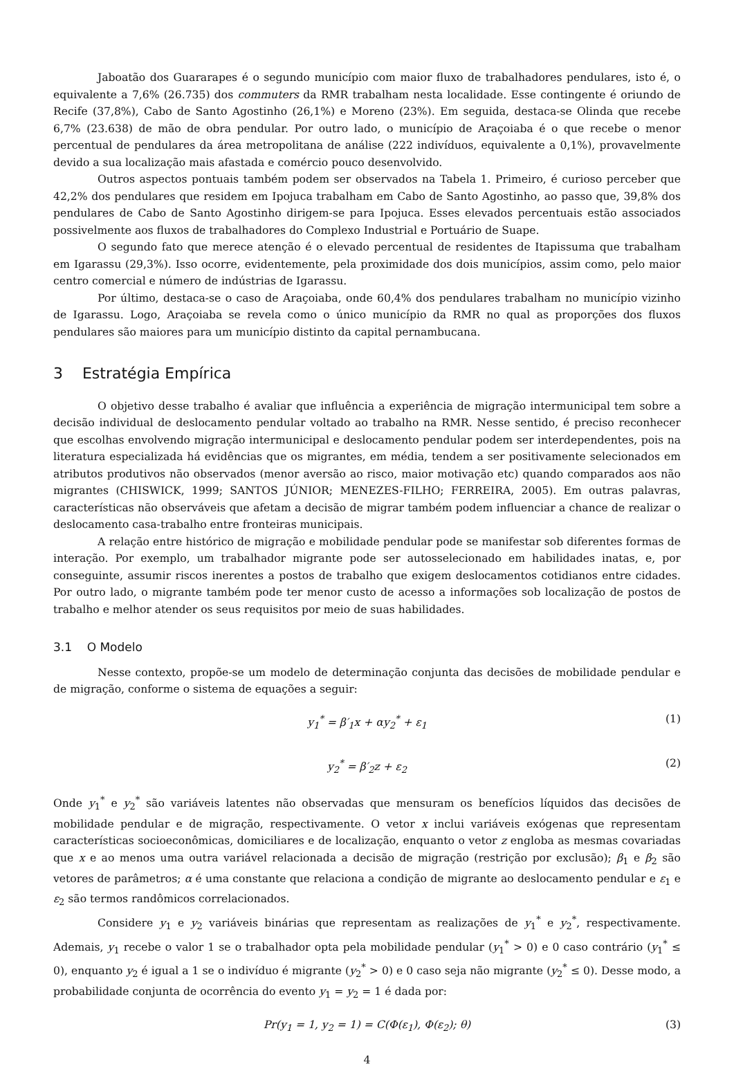Jaboatão dos Guararapes é o segundo município com maior fluxo de trabalhadores pendulares, isto é, o equivalente a 7,6% (26.735) dos commuters da RMR trabalham nesta localidade. Esse contingente é oriundo de Recife (37,8%), Cabo de Santo Agostinho (26,1%) e Moreno (23%). Em seguida, destaca-se Olinda que recebe 6,7% (23.638) de mão de obra pendular. Por outro lado, o município de Araçoiaba é o que recebe o menor percentual de pendulares da área metropolitana de análise (222 indivíduos, equivalente a 0,1%), provavelmente devido a sua localização mais afastada e comércio pouco desenvolvido.
Outros aspectos pontuais também podem ser observados na Tabela 1. Primeiro, é curioso perceber que 42,2% dos pendulares que residem em Ipojuca trabalham em Cabo de Santo Agostinho, ao passo que, 39,8% dos pendulares de Cabo de Santo Agostinho dirigem-se para Ipojuca. Esses elevados percentuais estão associados possivelmente aos fluxos de trabalhadores do Complexo Industrial e Portuário de Suape.
O segundo fato que merece atenção é o elevado percentual de residentes de Itapissuma que trabalham em Igarassu (29,3%). Isso ocorre, evidentemente, pela proximidade dos dois municípios, assim como, pelo maior centro comercial e número de indústrias de Igarassu.
Por último, destaca-se o caso de Araçoiaba, onde 60,4% dos pendulares trabalham no município vizinho de Igarassu. Logo, Araçoiaba se revela como o único município da RMR no qual as proporções dos fluxos pendulares são maiores para um município distinto da capital pernambucana.
3 Estratégia Empírica
O objetivo desse trabalho é avaliar que influência a experiência de migração intermunicipal tem sobre a decisão individual de deslocamento pendular voltado ao trabalho na RMR. Nesse sentido, é preciso reconhecer que escolhas envolvendo migração intermunicipal e deslocamento pendular podem ser interdependentes, pois na literatura especializada há evidências que os migrantes, em média, tendem a ser positivamente selecionados em atributos produtivos não observados (menor aversão ao risco, maior motivação etc) quando comparados aos não migrantes (CHISWICK, 1999; SANTOS JÚNIOR; MENEZES-FILHO; FERREIRA, 2005). Em outras palavras, características não observáveis que afetam a decisão de migrar também podem influenciar a chance de realizar o deslocamento casa-trabalho entre fronteiras municipais.
A relação entre histórico de migração e mobilidade pendular pode se manifestar sob diferentes formas de interação. Por exemplo, um trabalhador migrante pode ser autosselecionado em habilidades inatas, e, por conseguinte, assumir riscos inerentes a postos de trabalho que exigem deslocamentos cotidianos entre cidades. Por outro lado, o migrante também pode ter menor custo de acesso a informações sob localização de postos de trabalho e melhor atender os seus requisitos por meio de suas habilidades.
3.1 O Modelo
Nesse contexto, propõe-se um modelo de determinação conjunta das decisões de mobilidade pendular e de migração, conforme o sistema de equações a seguir:
y<sub>1</sub><sup>*</sup> = β′<sub>1</sub>x + αy<sub>2</sub><sup>*</sup> + ε<sub>1</sub> (1)
y<sub>2</sub><sup>*</sup> = β′<sub>2</sub>z + ε<sub>2</sub> (2)
Onde y<sub>1</sub><sup>*</sup> e y<sub>2</sub><sup>*</sup> são variáveis latentes não observadas que mensuram os benefícios líquidos das decisões de mobilidade pendular e de migração, respectivamente. O vetor x inclui variáveis exógenas que representam características socioeconômicas, domiciliares e de localização, enquanto o vetor z engloba as mesmas covariadas que x e ao menos uma outra variável relacionada a decisão de migração (restrição por exclusão); β<sub>1</sub> e β<sub>2</sub> são vetores de parâmetros; α é uma constante que relaciona a condição de migrante ao deslocamento pendular e ε<sub>1</sub> e ε<sub>2</sub> são termos randômicos correlacionados.
Considere y<sub>1</sub> e y<sub>2</sub> variáveis binárias que representam as realizações de y<sub>1</sub><sup>*</sup> e y<sub>2</sub><sup>*</sup>, respectivamente. Ademais, y<sub>1</sub> recebe o valor 1 se o trabalhador opta pela mobilidade pendular (y<sub>1</sub><sup>*</sup> > 0) e 0 caso contrário (y<sub>1</sub><sup>*</sup> ≤ 0), enquanto y<sub>2</sub> é igual a 1 se o indivíduo é migrante (y<sub>2</sub><sup>*</sup> > 0) e 0 caso seja não migrante (y<sub>2</sub><sup>*</sup> ≤ 0). Desse modo, a probabilidade conjunta de ocorrência do evento y<sub>1</sub> = y<sub>2</sub> = 1 é dada por:
Pr(y<sub>1</sub> = 1, y<sub>2</sub> = 1) = C(Φ(ε<sub>1</sub>), Φ(ε<sub>2</sub>); θ) (3)
4